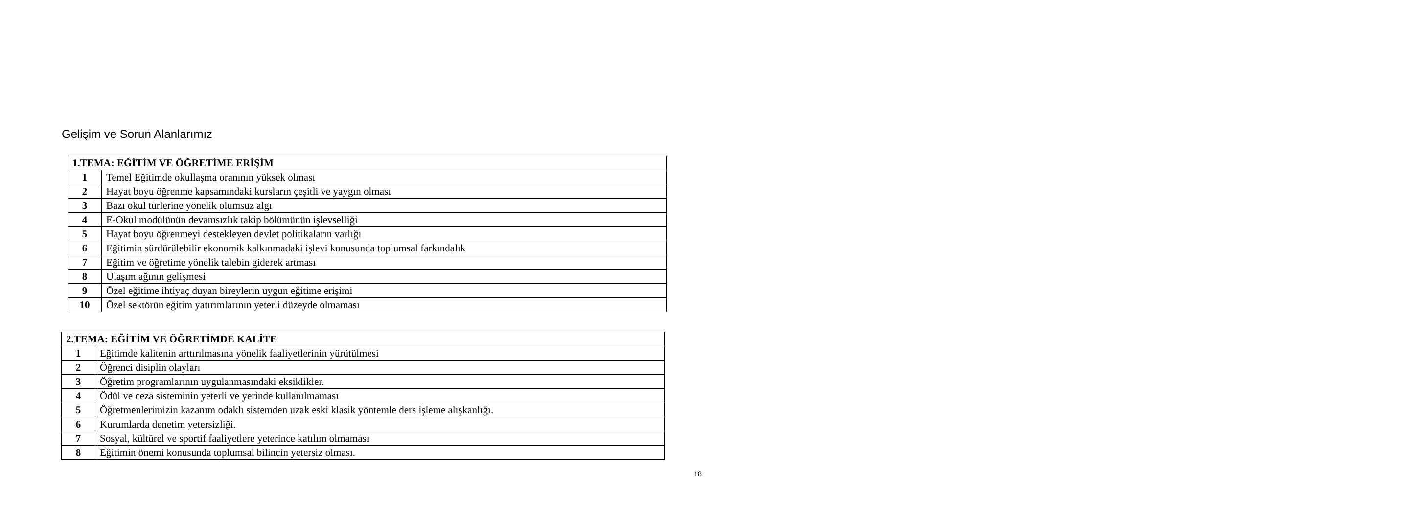Gelişim ve Sorun Alanlarımız
| 1.TEMA: EĞİTİM VE ÖĞRETİME ERİŞİM | |
| --- | --- |
| 1 | Temel Eğitimde okullaşma oranının yüksek olması |
| 2 | Hayat boyu öğrenme kapsamındaki kursların çeşitli ve yaygın olması |
| 3 | Bazı okul türlerine yönelik olumsuz algı |
| 4 | E-Okul modülünün devamsızlık takip bölümünün işlevselliği |
| 5 | Hayat boyu öğrenmeyi destekleyen devlet politikaların varlığı |
| 6 | Eğitimin sürdürülebilir ekonomik kalkınmadaki işlevi konusunda toplumsal farkındalık |
| 7 | Eğitim ve öğretime yönelik talebin giderek artması |
| 8 | Ulaşım ağının gelişmesi |
| 9 | Özel eğitime ihtiyaç duyan bireylerin uygun eğitime erişimi |
| 10 | Özel sektörün eğitim yatırımlarının yeterli düzeyde olmaması |
| 2.TEMA: EĞİTİM VE ÖĞRETİMDE KALİTE | |
| --- | --- |
| 1 | Eğitimde kalitenin arttırılmasına yönelik faaliyetlerinin yürütülmesi |
| 2 | Öğrenci disiplin olayları |
| 3 | Öğretim programlarının uygulanmasındaki eksiklikler. |
| 4 | Ödül ve ceza sisteminin yeterli ve yerinde kullanılmaması |
| 5 | Öğretmenlerimizin kazanım odaklı sistemden uzak eski klasik yöntemle ders işleme alışkanlığı. |
| 6 | Kurumlarda denetim yetersizliği. |
| 7 | Sosyal, kültürel ve sportif faaliyetlere yeterince katılım olmaması |
| 8 | Eğitimin önemi konusunda toplumsal bilincin yetersiz olması. |
18